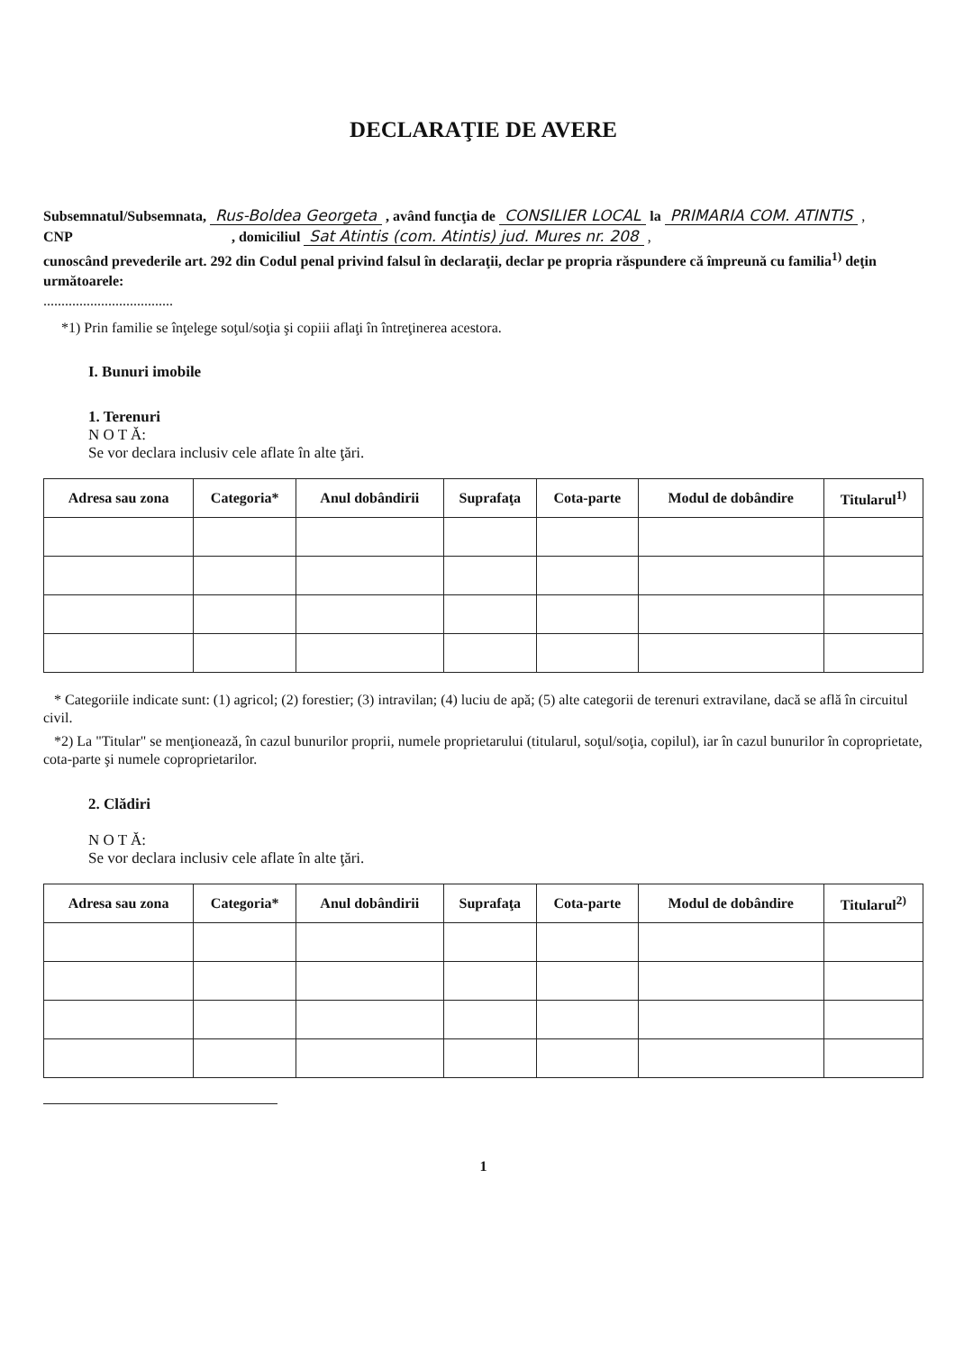DECLARAŢIE DE AVERE
Subsemnatul/Subsemnata, Rus-Boldea Georgeta , având funcţia de CONSILIER LOCAL la PRIMARIA COM. ATINTIS ,
CNP , domiciliul Sat Atintis (com. Atintis) jud. Mures nr. 208 ,
cunoscând prevederile art. 292 din Codul penal privind falsul în declaraţii, declar pe propria răspundere că împreună cu familia<sup>1)</sup> deţin următoarele:
....................................
*1) Prin familie se înţelege soţul/soţia şi copiii aflaţi în întreţinerea acestora.
I. Bunuri imobile
1. Terenuri
N O T Ă:
Se vor declara inclusiv cele aflate în alte ţări.
| Adresa sau zona | Categoria* | Anul dobândirii | Suprafaţa | Cota-parte | Modul de dobândire | Titularul<sup>1)</sup> |
| --- | --- | --- | --- | --- | --- | --- |
* Categoriile indicate sunt: (1) agricol; (2) forestier; (3) intravilan; (4) luciu de apă; (5) alte categorii de terenuri extravilane, dacă se află în circuitul civil.
*2) La "Titular" se menţionează, în cazul bunurilor proprii, numele proprietarului (titularul, soţul/soţia, copilul), iar în cazul bunurilor în coproprietate, cota-parte şi numele coproprietarilor.
2. Clădiri
N O T Ă:
Se vor declara inclusiv cele aflate în alte ţări.
| Adresa sau zona | Categoria* | Anul dobândirii | Suprafaţa | Cota-parte | Modul de dobândire | Titularul<sup>2)</sup> |
| --- | --- | --- | --- | --- | --- | --- |
1